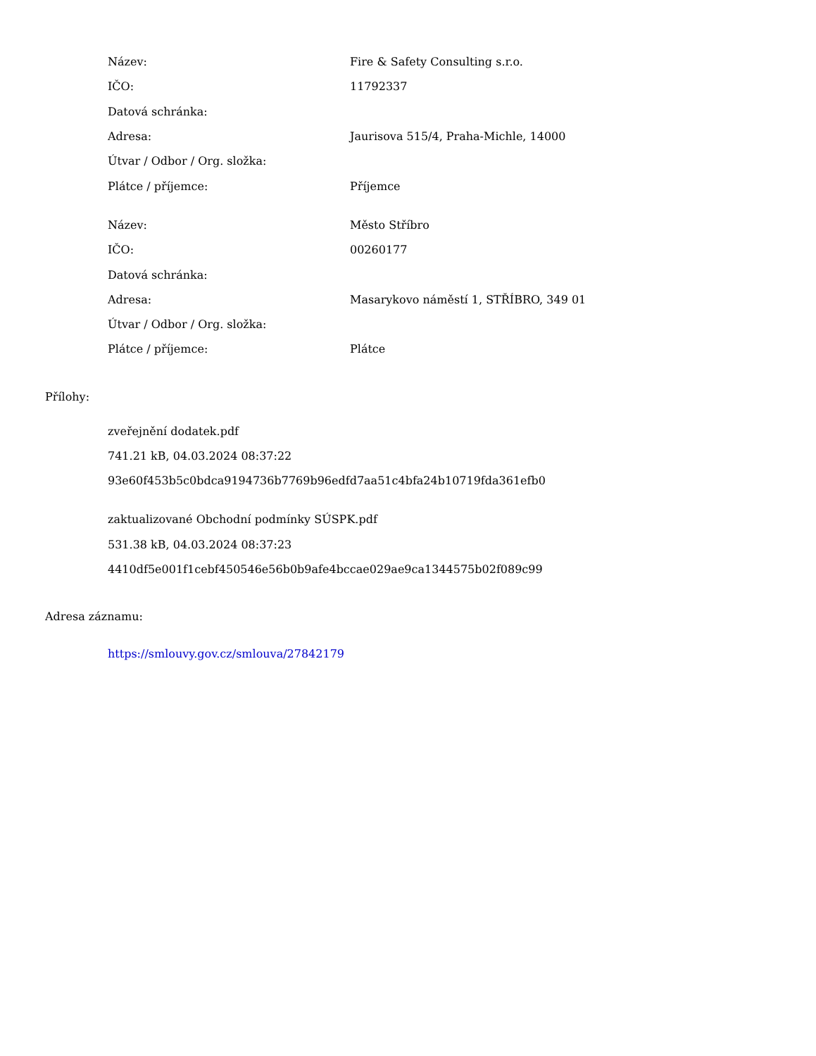| Název: | Fire & Safety Consulting s.r.o. |
| IČO: | 11792337 |
| Datová schránka: | |
| Adresa: | Jaurisova 515/4, Praha-Michle, 14000 |
| Útvar / Odbor / Org. složka: | |
| Plátce / příjemce: | Příjemce |
| Název: | Město Stříbro |
| IČO: | 00260177 |
| Datová schránka: | |
| Adresa: | Masarykovo náměstí 1, STŘÍBRO, 349 01 |
| Útvar / Odbor / Org. složka: | |
| Plátce / příjemce: | Plátce |
Přílohy:
zveřejnění dodatek.pdf
741.21 kB, 04.03.2024 08:37:22
93e60f453b5c0bdca9194736b7769b96edfd7aa51c4bfa24b10719fda361efb0
zaktualizované Obchodní podmínky SÚSPK.pdf
531.38 kB, 04.03.2024 08:37:23
4410df5e001f1cebf450546e56b0b9afe4bccae029ae9ca1344575b02f089c99
Adresa záznamu:
https://smlouvy.gov.cz/smlouva/27842179